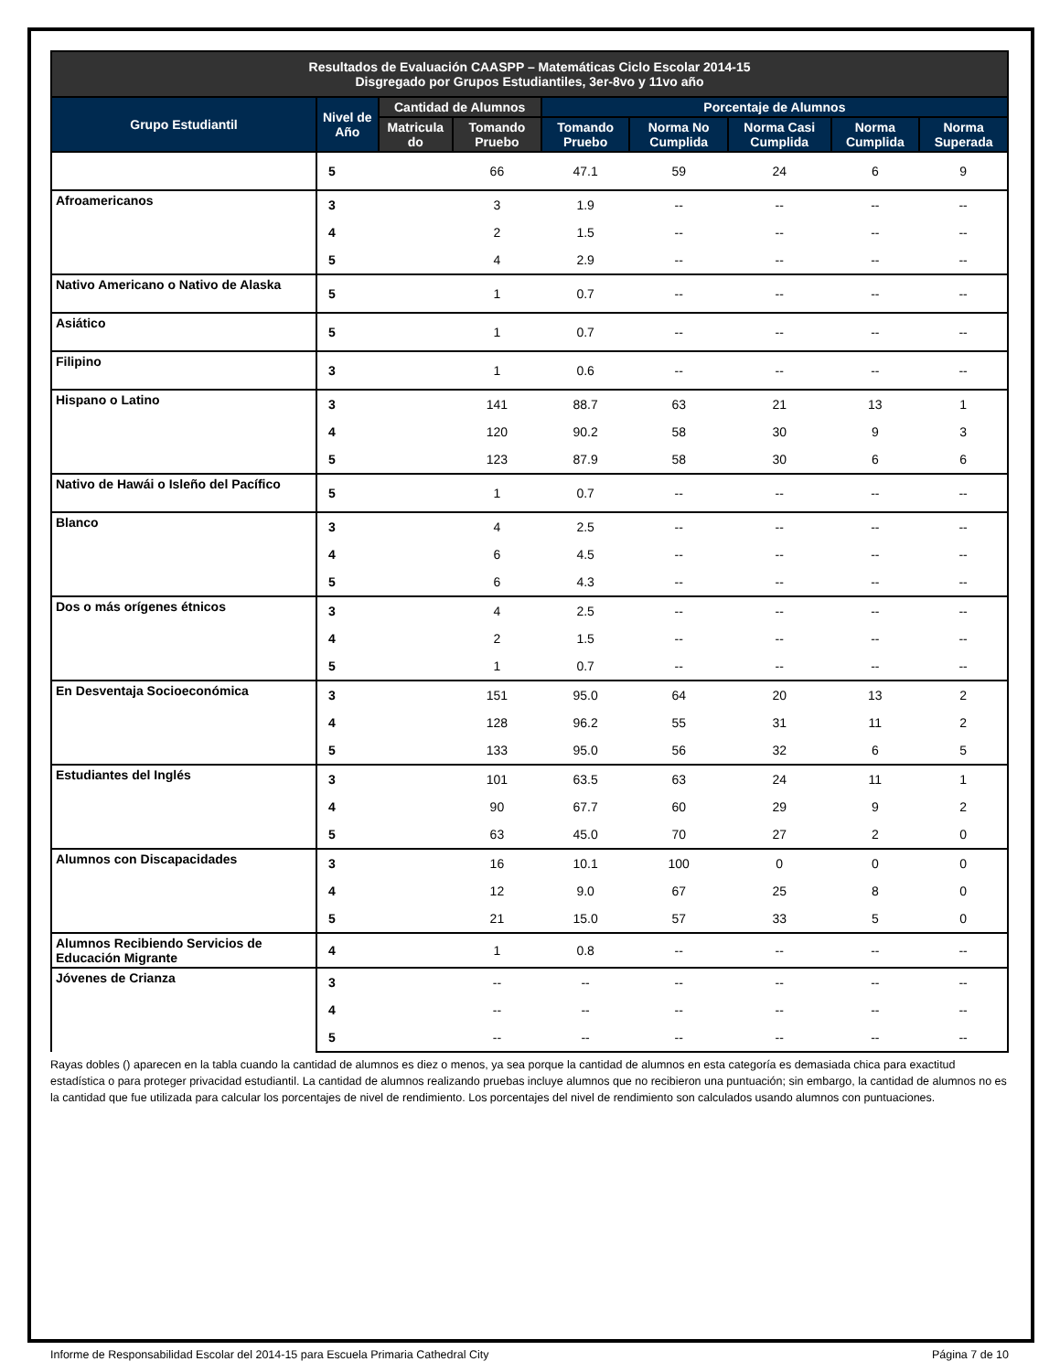| Resultados de Evaluación CAASPP – Matemáticas Ciclo Escolar 2014-15 Disgregado por Grupos Estudiantiles, 3er-8vo y 11vo año | | | | | | | | |
| --- | --- | --- | --- | --- | --- | --- | --- | --- |
| Grupo Estudiantil | Nivel de Año | Cantidad de Alumnos | | Porcentaje de Alumnos | | | | |
| | | Matricula do | Tomando Pruebo | Tomando Pruebo | Norma No Cumplida | Norma Casi Cumplida | Norma Cumplida | Norma Superada |
| | 5 | | 66 | 47.1 | 59 | 24 | 6 | 9 |
| Afroamericanos | 3 | | 3 | 1.9 | -- | -- | -- | -- |
| | 4 | | 2 | 1.5 | -- | -- | -- | -- |
| | 5 | | 4 | 2.9 | -- | -- | -- | -- |
| Nativo Americano o Nativo de Alaska | 5 | | 1 | 0.7 | -- | -- | -- | -- |
| Asiático | 5 | | 1 | 0.7 | -- | -- | -- | -- |
| Filipino | 3 | | 1 | 0.6 | -- | -- | -- | -- |
| Hispano o Latino | 3 | | 141 | 88.7 | 63 | 21 | 13 | 1 |
| | 4 | | 120 | 90.2 | 58 | 30 | 9 | 3 |
| | 5 | | 123 | 87.9 | 58 | 30 | 6 | 6 |
| Nativo de Hawái o Isleño del Pacífico | 5 | | 1 | 0.7 | -- | -- | -- | -- |
| Blanco | 3 | | 4 | 2.5 | -- | -- | -- | -- |
| | 4 | | 6 | 4.5 | -- | -- | -- | -- |
| | 5 | | 6 | 4.3 | -- | -- | -- | -- |
| Dos o más orígenes étnicos | 3 | | 4 | 2.5 | -- | -- | -- | -- |
| | 4 | | 2 | 1.5 | -- | -- | -- | -- |
| | 5 | | 1 | 0.7 | -- | -- | -- | -- |
| En Desventaja Socioeconómica | 3 | | 151 | 95.0 | 64 | 20 | 13 | 2 |
| | 4 | | 128 | 96.2 | 55 | 31 | 11 | 2 |
| | 5 | | 133 | 95.0 | 56 | 32 | 6 | 5 |
| Estudiantes del Inglés | 3 | | 101 | 63.5 | 63 | 24 | 11 | 1 |
| | 4 | | 90 | 67.7 | 60 | 29 | 9 | 2 |
| | 5 | | 63 | 45.0 | 70 | 27 | 2 | 0 |
| Alumnos con Discapacidades | 3 | | 16 | 10.1 | 100 | 0 | 0 | 0 |
| | 4 | | 12 | 9.0 | 67 | 25 | 8 | 0 |
| | 5 | | 21 | 15.0 | 57 | 33 | 5 | 0 |
| Alumnos Recibiendo Servicios de Educación Migrante | 4 | | 1 | 0.8 | -- | -- | -- | -- |
| Jóvenes de Crianza | 3 | | -- | -- | -- | -- | -- | -- |
| | 4 | | -- | -- | -- | -- | -- | -- |
| | 5 | | -- | -- | -- | -- | -- | -- |
Rayas dobles () aparecen en la tabla cuando la cantidad de alumnos es diez o menos, ya sea porque la cantidad de alumnos en esta categoría es demasiada chica para exactitud estadística o para proteger privacidad estudiantil. La cantidad de alumnos realizando pruebas incluye alumnos que no recibieron una puntuación; sin embargo, la cantidad de alumnos no es la cantidad que fue utilizada para calcular los porcentajes de nivel de rendimiento. Los porcentajes del nivel de rendimiento son calculados usando alumnos con puntuaciones.
Informe de Responsabilidad Escolar del 2014-15 para Escuela Primaria Cathedral City Página 7 de 10